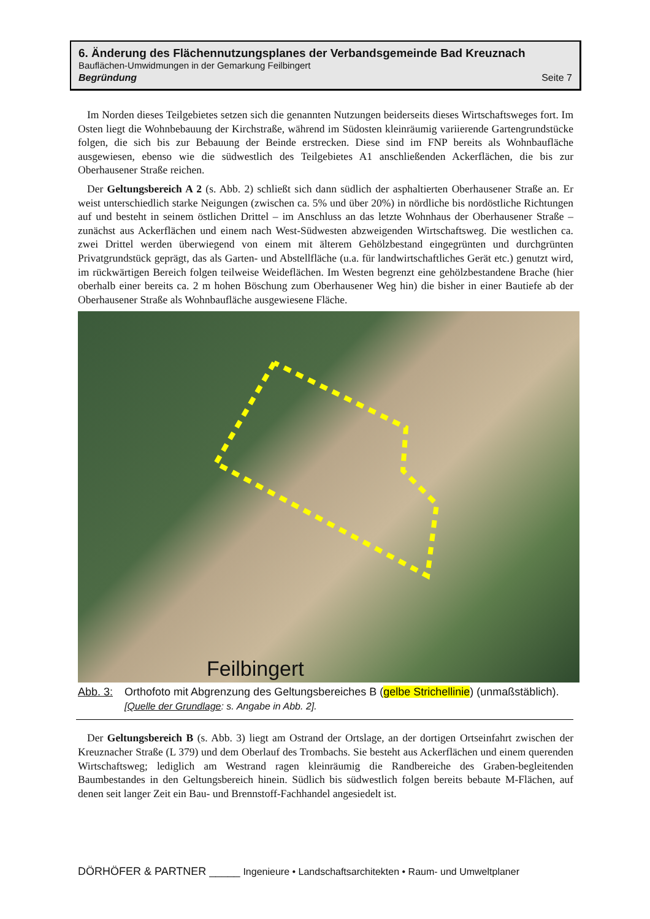6. Änderung des Flächennutzungsplanes der Verbandsgemeinde Bad Kreuznach
Bauflächen-Umwidmungen in der Gemarkung Feilbingert
Begründung Seite 7
Im Norden dieses Teilgebietes setzen sich die genannten Nutzungen beiderseits dieses Wirtschafts­weges fort. Im Osten liegt die Wohnbebauung der Kirchstraße, während im Südosten kleinräumig variierende Gartengrundstücke folgen, die sich bis zur Bebauung der Beinde erstrecken. Diese sind im FNP bereits als Wohnbaufläche ausgewiesen, ebenso wie die südwestlich des Teilgebietes A1 anschlie­ßenden Ackerflächen, die bis zur Oberhausener Straße reichen.
Der Geltungsbereich A 2 (s. Abb. 2) schließt sich dann südlich der asphaltierten Oberhausener Straße an. Er weist unterschiedlich starke Neigungen (zwischen ca. 5% und über 20%) in nördliche bis nordöstliche Richtungen auf und besteht in seinem östlichen Drittel – im Anschluss an das letzte Wohnhaus der Oberhausener Straße – zunächst aus Ackerflächen und einem nach West-Südwesten abzweigenden Wirtschaftsweg. Die westlichen ca. zwei Drittel werden überwiegend von einem mit älterem Gehölzbestand eingegrünten und durchgrünten Privatgrundstück geprägt, das als Garten- und Abstellfläche (u.a. für landwirtschaftliches Gerät etc.) genutzt wird, im rückwärtigen Bereich folgen teilweise Weideflächen. Im Westen begrenzt eine gehölzbestandene Brache (hier oberhalb einer bereits ca. 2 m hohen Böschung zum Oberhausener Weg hin) die bisher in einer Bautiefe ab der Oberhausener Straße als Wohnbaufläche ausgewiesene Fläche.
Feilbingert
Abb. 3: Orthofoto mit Abgrenzung des Geltungsbereiches B (gelbe Strichellinie) (unmaßstäblich).
[Quelle der Grundlage: s. Angabe in Abb. 2].
Der Geltungsbereich B (s. Abb. 3) liegt am Ostrand der Ortslage, an der dortigen Ortseinfahrt zwischen der Kreuznacher Straße (L 379) und dem Oberlauf des Trombachs. Sie besteht aus Ackerflächen und einem querenden Wirtschaftsweg; lediglich am Westrand ragen kleinräumig die Randbereiche des Graben-begleitenden Baumbestandes in den Geltungsbereich hinein. Südlich bis südwestlich folgen bereits bebaute M-Flächen, auf denen seit langer Zeit ein Bau- und Brennstoff-Fachhandel angesiedelt ist.
DÖRHÖFER & PARTNER _____ Ingenieure • Landschaftsarchitekten • Raum- und Umweltplaner